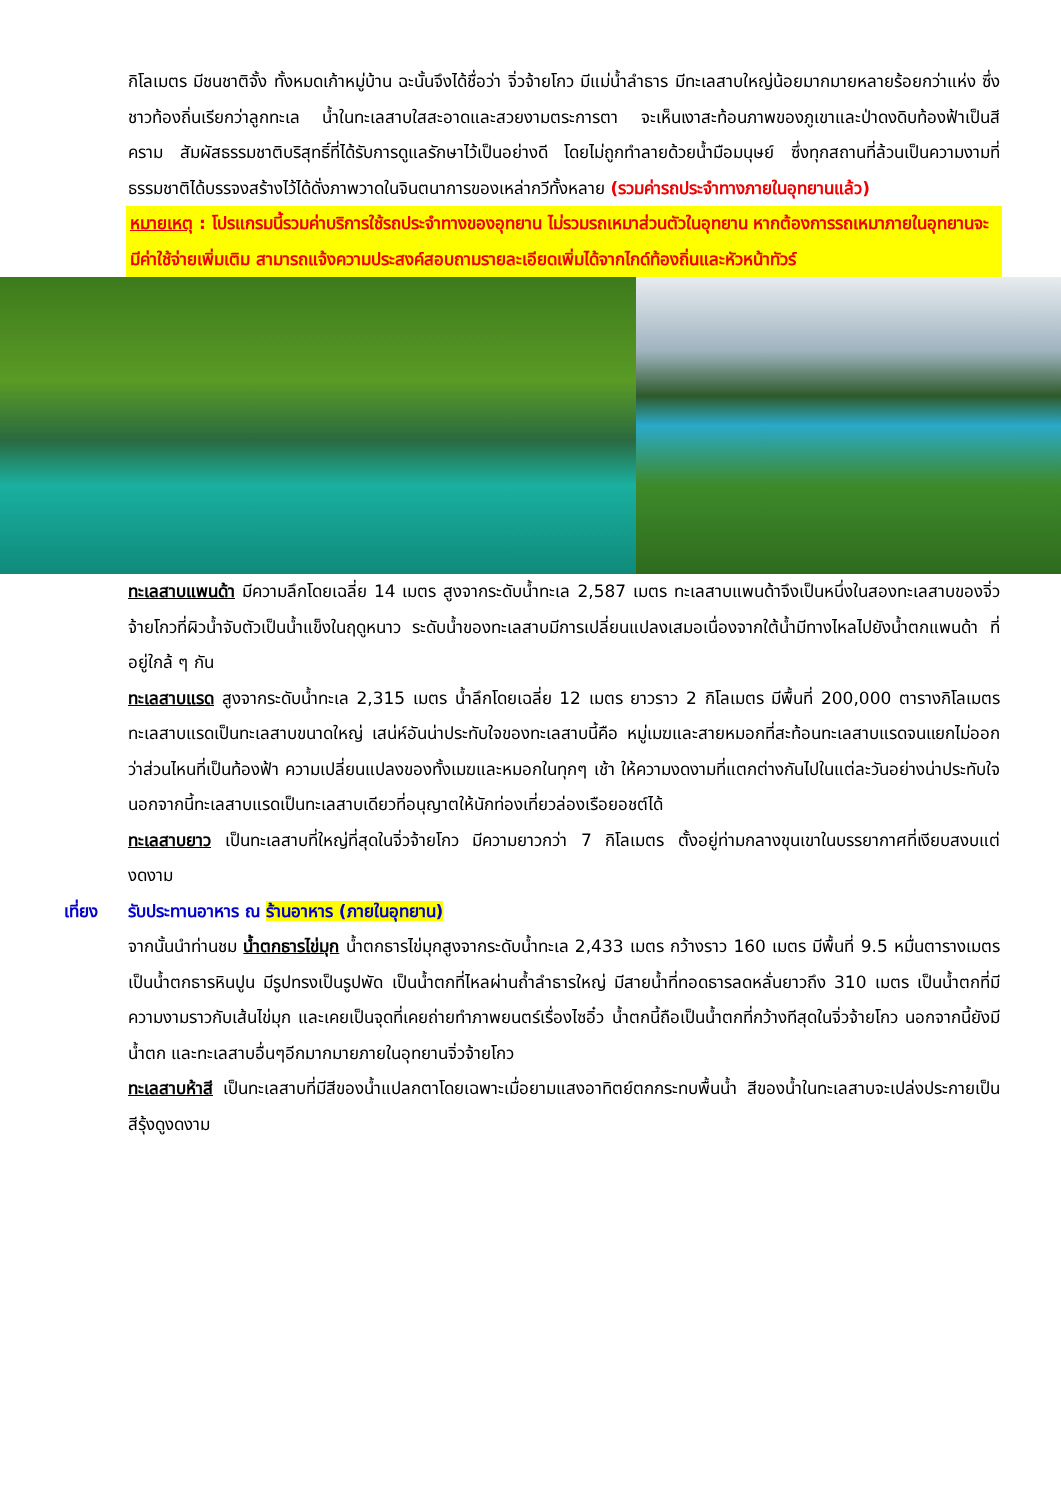กิโลเมตร มีชนชาติจั้ง ทั้งหมดเก้าหมู่บ้าน ฉะนั้นจึงได้ชื่อว่า จิ่วจ้ายโกว มีแม่น้ำลำธาร มีทะเลสาบใหญ่น้อยมากมายหลายร้อยกว่าแห่ง ซึ่งชาวท้องถิ่นเรียกว่าลูกทะเล น้ำในทะเลสาบใสสะอาดและสวยงามตระการตา จะเห็นเงาสะท้อนภาพของภูเขาและป่าดงดิบท้องฟ้าเป็นสีคราม สัมผัสธรรมชาติบริสุทธิ์ที่ได้รับการดูแลรักษาไว้เป็นอย่างดี โดยไม่ถูกทำลายด้วยน้ำมือมนุษย์ ซึ่งทุกสถานที่ล้วนเป็นความงามที่ธรรมชาติได้บรรจงสร้างไว้ได้ดั่งภาพวาดในจินตนาการของเหล่ากวีทั้งหลาย (รวมค่ารถประจำทางภายในอุทยานแล้ว)
หมายเหตุ : โปรแกรมนี้รวมค่าบริการใช้รถประจำทางของอุทยาน ไม่รวมรถเหมาส่วนตัวในอุทยาน หากต้องการรถเหมาภายในอุทยานจะมีค่าใช้จ่ายเพิ่มเติม สามารถแจ้งความประสงค์สอบถามรายละเอียดเพิ่มได้จากไกด์ท้องถิ่นและหัวหน้าทัวร์
ทะเลสาบแพนด้า มีความลึกโดยเฉลี่ย 14 เมตร สูงจากระดับน้ำทะเล 2,587 เมตร ทะเลสาบแพนด้าจึงเป็นหนึ่งในสองทะเลสาบของจิ่วจ้ายโกวที่ผิวน้ำจับตัวเป็นน้ำแข็งในฤดูหนาว ระดับน้ำของทะเลสาบมีการเปลี่ยนแปลงเสมอเนื่องจากใต้น้ำมีทางไหลไปยังน้ำตกแพนด้า ที่อยู่ใกล้ ๆ กัน
ทะเลสาบแรด สูงจากระดับน้ำทะเล 2,315 เมตร น้ำลึกโดยเฉลี่ย 12 เมตร ยาวราว 2 กิโลเมตร มีพื้นที่ 200,000 ตารางกิโลเมตร ทะเลสาบแรดเป็นทะเลสาบขนาดใหญ่ เสน่ห์อันน่าประทับใจของทะเลสาบนี้คือ หมู่เมฆและสายหมอกที่สะท้อนทะเลสาบแรดจนแยกไม่ออกว่าส่วนไหนที่เป็นท้องฟ้า ความเปลี่ยนแปลงของทั้งเมฆและหมอกในทุกๆ เช้า ให้ความงดงามที่แตกต่างกันไปในแต่ละวันอย่างน่าประทับใจ นอกจากนี้ทะเลสาบแรดเป็นทะเลสาบเดียวที่อนุญาตให้นักท่องเที่ยวล่องเรือยอชต์ได้
ทะเลสาบยาว เป็นทะเลสาบที่ใหญ่ที่สุดในจิ่วจ้ายโกว มีความยาวกว่า 7 กิโลเมตร ตั้งอยู่ท่ามกลางขุนเขาในบรรยากาศที่เงียบสงบแต่งดงาม
เที่ยง รับประทานอาหาร ณ ร้านอาหาร (ภายในอุทยาน)
จากนั้นนำท่านชม น้ำตกธารไข่มุก น้ำตกธารไข่มุกสูงจากระดับน้ำทะเล 2,433 เมตร กว้างราว 160 เมตร มีพื้นที่ 9.5 หมื่นตารางเมตร เป็นน้ำตกธารหินปูน มีรูปทรงเป็นรูปพัด เป็นน้ำตกที่ไหลผ่านถ้ำลำธารใหญ่ มีสายน้ำที่ทอดธารลดหลั่นยาวถึง 310 เมตร เป็นน้ำตกที่มีความงามราวกับเส้นไข่มุก และเคยเป็นจุดที่เคยถ่ายทำภาพยนตร์เรื่องไซอิ๋ว น้ำตกนี้ถือเป็นน้ำตกที่กว้างทีสุดในจิ่วจ้ายโกว นอกจากนี้ยังมีน้ำตก และทะเลสาบอื่นๆอีกมากมายภายในอุทยานจิ่วจ้ายโกว
ทะเลสาบห้าสี เป็นทะเลสาบที่มีสีของน้ำแปลกตาโดยเฉพาะเมื่อยามแสงอาทิตย์ตกกระทบพื้นน้ำ สีของน้ำในทะเลสาบจะเปล่งประกายเป็นสีรุ้งดูงดงาม